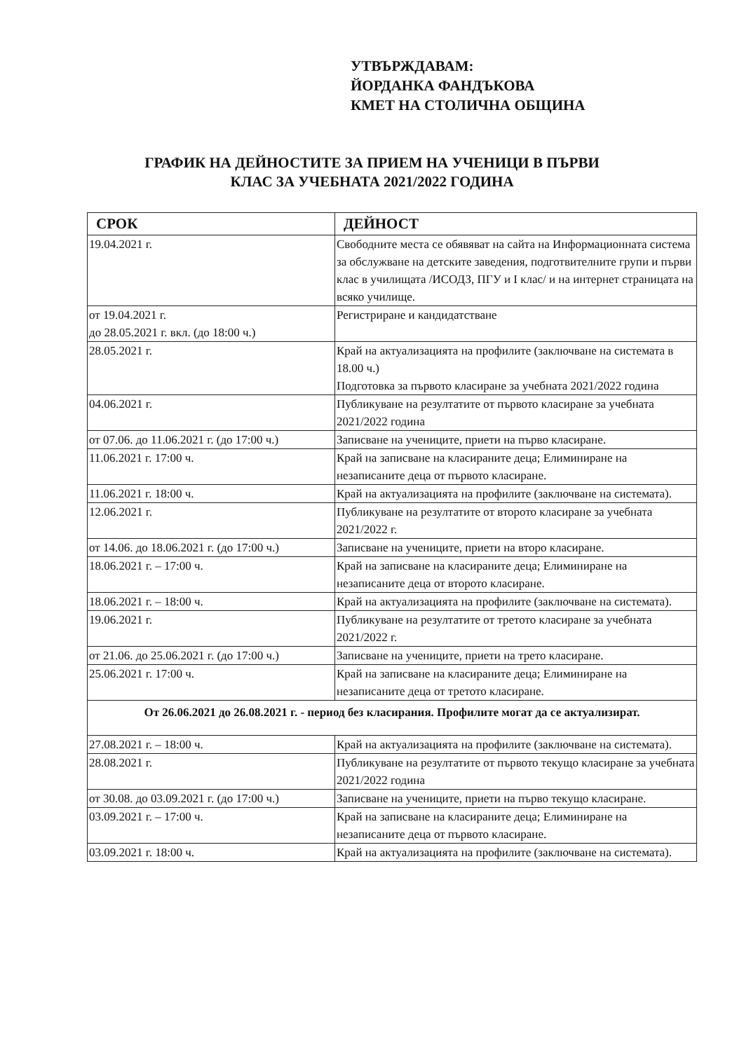УТВЪРЖДАВАМ:
ЙОРДАНКА ФАНДЪКОВА
КМЕТ НА СТОЛИЧНА ОБЩИНА
ГРАФИК НА ДЕЙНОСТИТЕ ЗА ПРИЕМ НА УЧЕНИЦИ В ПЪРВИ
КЛАС ЗА УЧЕБНАТА 2021/2022 ГОДИНА
| СРОК | ДЕЙНОСТ |
| --- | --- |
| 19.04.2021 г. | Свободните места се обявяват на сайта на Информационната система за обслужване на детските заведения, подготвителните групи и първи клас в училищата /ИСОДЗ, ПГУ и I клас/ и на интернет страницата на всяко училище. |
| от 19.04.2021 г. до 28.05.2021 г. вкл. (до 18:00 ч.) | Регистриране и кандидатстване |
| 28.05.2021 г. | Край на актуализацията на профилите (заключване на системата в 18.00 ч.) Подготовка за първото класиране за учебната 2021/2022 година |
| 04.06.2021 г. | Публикуване на резултатите от първото класиране за учебната 2021/2022 година |
| от 07.06. до 11.06.2021 г. (до 17:00 ч.) | Записване на учениците, приети на първо класиране. |
| 11.06.2021 г. 17:00 ч. | Край на записване на класираните деца; Елиминиране на незаписаните деца от първото класиране. |
| 11.06.2021 г. 18:00 ч. | Край на актуализацията на профилите (заключване на системата). |
| 12.06.2021 г. | Публикуване на резултатите от второто класиране за учебната 2021/2022 г. |
| от 14.06. до 18.06.2021 г. (до 17:00 ч.) | Записване на учениците, приети на второ класиране. |
| 18.06.2021 г. – 17:00 ч. | Край на записване на класираните деца; Елиминиране на незаписаните деца от второто класиране. |
| 18.06.2021 г. – 18:00 ч. | Край на актуализацията на профилите (заключване на системата). |
| 19.06.2021 г. | Публикуване на резултатите от третото класиране за учебната 2021/2022 г. |
| от 21.06. до 25.06.2021 г. (до 17:00 ч.) | Записване на учениците, приети на трето класиране. |
| 25.06.2021 г. 17:00 ч. | Край на записване на класираните деца; Елиминиране на незаписаните деца от третото класиране. |
| От 26.06.2021 до 26.08.2021 г. - период без класирания. Профилите могат да се актуализират. | |
| 27.08.2021 г. – 18:00 ч. | Край на актуализацията на профилите (заключване на системата). |
| 28.08.2021 г. | Публикуване на резултатите от първото текущо класиране за учебната 2021/2022 година |
| от 30.08. до 03.09.2021 г. (до 17:00 ч.) | Записване на учениците, приети на първо текущо класиране. |
| 03.09.2021 г. – 17:00 ч. | Край на записване на класираните деца; Елиминиране на незаписаните деца от първото класиране. |
| 03.09.2021 г. 18:00 ч. | Край на актуализацията на профилите (заключване на системата). |